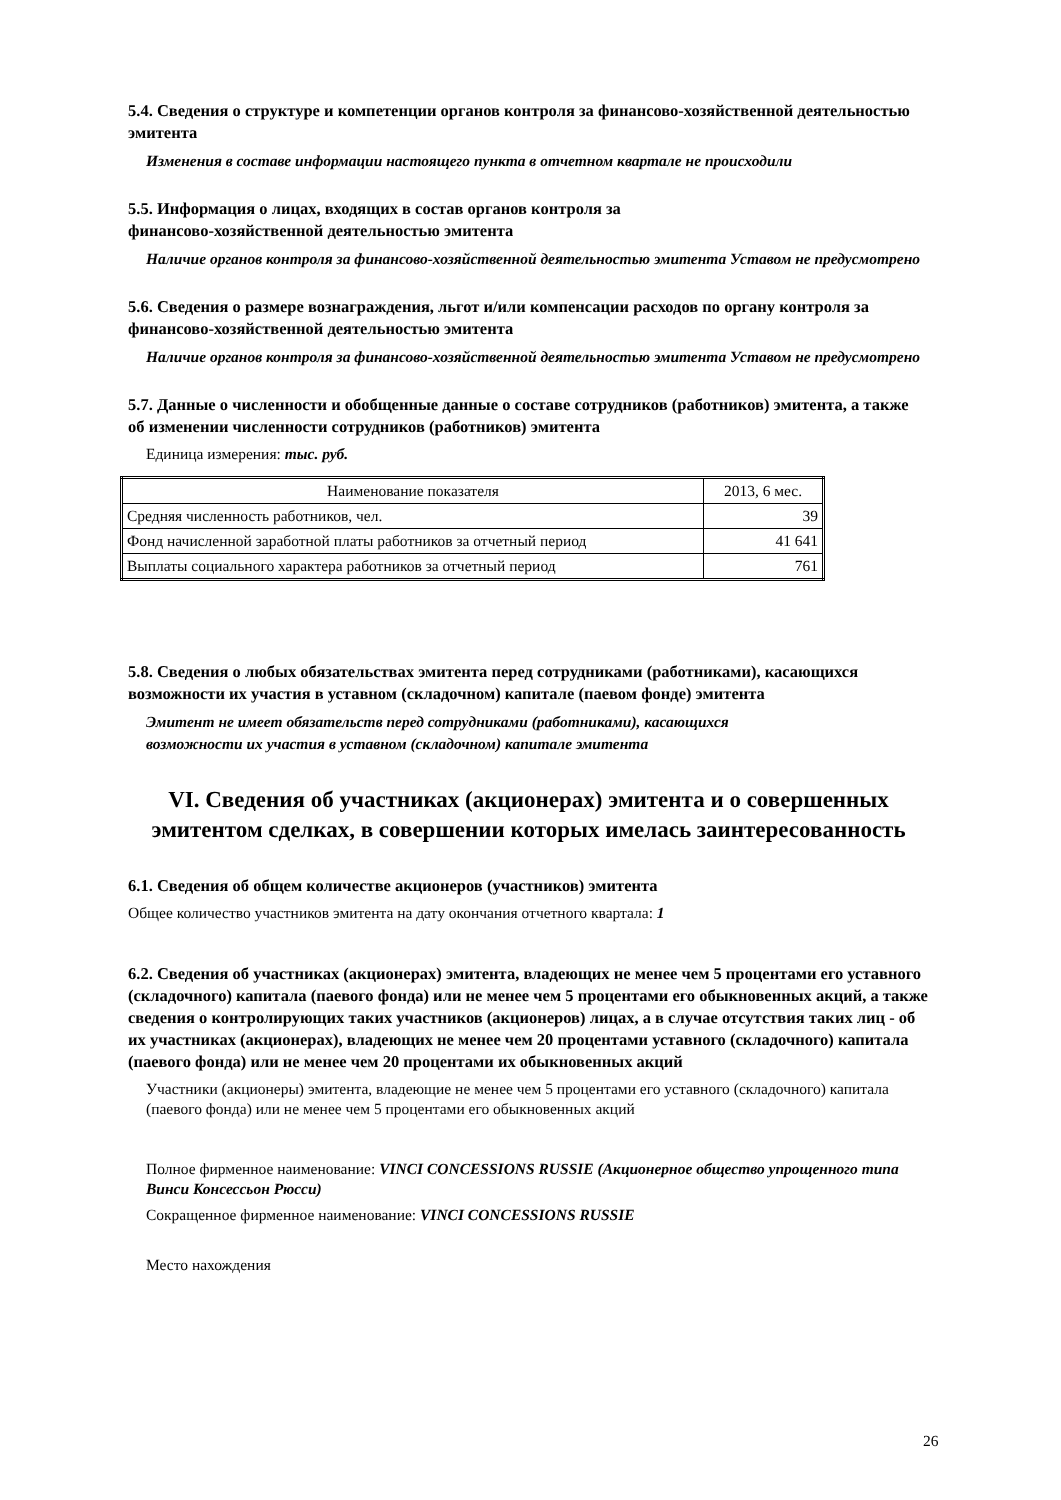5.4. Сведения о структуре и компетенции органов контроля за финансово-хозяйственной деятельностью эмитента
Изменения в составе информации настоящего пункта в отчетном квартале не происходили
5.5. Информация о лицах, входящих в состав органов контроля за
финансово-хозяйственной деятельностью эмитента
Наличие органов контроля за финансово-хозяйственной деятельностью эмитента Уставом не предусмотрено
5.6. Сведения о размере вознаграждения, льгот и/или компенсации расходов по органу контроля за финансово-хозяйственной деятельностью эмитента
Наличие органов контроля за финансово-хозяйственной деятельностью эмитента Уставом не предусмотрено
5.7. Данные о численности и обобщенные данные о составе сотрудников (работников) эмитента, а также об изменении численности сотрудников (работников) эмитента
Единица измерения: тыс. руб.
| Наименование показателя | 2013, 6 мес. |
| --- | --- |
| Средняя численность работников, чел. | 39 |
| Фонд начисленной заработной платы работников за отчетный период | 41 641 |
| Выплаты социального характера работников за отчетный период | 761 |
5.8. Сведения о любых обязательствах эмитента перед сотрудниками (работниками), касающихся возможности их участия в уставном (складочном) капитале (паевом фонде) эмитента
Эмитент не имеет обязательств перед сотрудниками (работниками), касающихся
возможности их участия в уставном (складочном) капитале эмитента
VI. Сведения об участниках (акционерах) эмитента и о совершенных эмитентом сделках, в совершении которых имелась заинтересованность
6.1. Сведения об общем количестве акционеров (участников) эмитента
Общее количество участников эмитента на дату окончания отчетного квартала: 1
6.2. Сведения об участниках (акционерах) эмитента, владеющих не менее чем 5 процентами его уставного (складочного) капитала (паевого фонда) или не менее чем 5 процентами его обыкновенных акций, а также сведения о контролирующих таких участников (акционеров) лицах, а в случае отсутствия таких лиц - об их участниках (акционерах), владеющих не менее чем 20 процентами уставного (складочного) капитала (паевого фонда) или не менее чем 20 процентами их обыкновенных акций
Участники (акционеры) эмитента, владеющие не менее чем 5 процентами его уставного (складочного) капитала (паевого фонда) или не менее чем 5 процентами его обыкновенных акций
Полное фирменное наименование: VINCI CONCESSIONS RUSSIE (Акционерное общество упрощенного типа Винси Консессьон Рюсси)
Сокращенное фирменное наименование: VINCI CONCESSIONS RUSSIE
Место нахождения
26